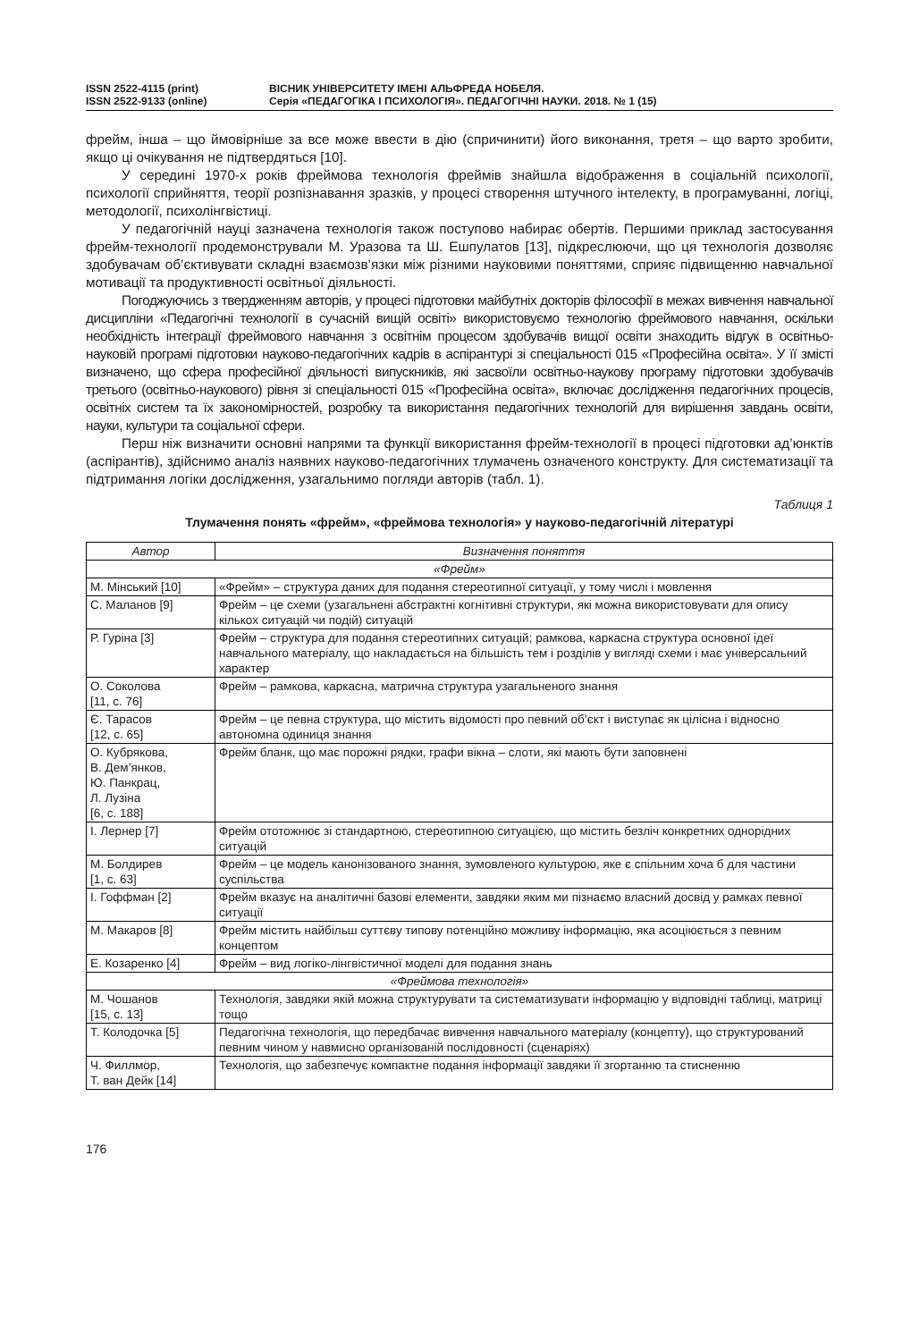ISSN 2522-4115 (print)
ISSN 2522-9133 (online)
ВІСНИК УНІВЕРСИТЕТУ ІМЕНІ АЛЬФРЕДА НОБЕЛЯ.
Серія «ПЕДАГОГІКА І ПСИХОЛОГІЯ». ПЕДАГОГІЧНІ НАУКИ. 2018. № 1 (15)
фрейм, інша – що ймовірніше за все може ввести в дію (спричинити) його виконання, третя – що варто зробити, якщо ці очікування не підтвердяться [10].
У середині 1970-х років фреймова технологія фреймів знайшла відображення в соціальній психології, психології сприйняття, теорії розпізнавання зразків, у процесі створення штучного інтелекту, в програмуванні, логіці, методології, психолінгвістиці.
У педагогічній науці зазначена технологія також поступово набирає обертів. Перши­ми приклад застосування фрейм-технології продемонстрували М. Уразова та Ш. Ешпулатов [13], підкреслюючи, що ця технологія дозволяє здобувачам об’єктивувати складні взаємозв’язки між різними науковими поняттями, сприяє підвищенню навчальної мотивації та продуктивності освітньої діяльності.
Погоджуючись з твердженням авторів, у процесі підготовки майбутніх докторів філософії в межах вивчення навчальної дисципліни «Педагогічні технології в сучасній вищій освіті» використовуємо технологію фреймового навчання, оскільки необхідність інтеграції фреймового навчання з освітнім процесом здобувачів вищої освіти знаходить відгук в освітньо-науковій програмі підготовки науково-педагогічних кадрів в аспірантурі зі спеціальності 015 «Професійна освіта». У її змісті визначено, що сфера професійної діяльності випускників, які засвоїли освітньо-наукову програму підготовки здобувачів третього (освітньо-наукового) рівня зі спеціальності 015 «Професійна освіта», включає дослідження педагогічних процесів, освітніх систем та їх закономірностей, розробку та використання педагогічних технологій для вирішення завдань освіти, науки, культури та соціальної сфери.
Перш ніж визначити основні напрями та функції використання фрейм-технології в процесі підготовки ад’юнктів (аспірантів), здійснимо аналіз наявних науково-педагогічних тлумачень означеного конструкту. Для систематизації та підтримання логіки дослідження, узагальнимо погляди авторів (табл. 1).
Таблиця 1
Тлумачення понять «фрейм», «фреймова технологія» у науково-педагогічній літературі
| Автор | Визначення поняття |
| --- | --- |
| «Фрейм» | |
| М. Мінський [10] | «Фрейм» – структура даних для подання стереотипної ситуації, у тому числі і мовлення |
| С. Маланов [9] | Фрейм – це схеми (узагальнені абстрактні когнітивні структури, які можна використовувати для опису кількох ситуацій чи подій) ситуацій |
| Р. Гуріна [3] | Фрейм – структура для подання стереотипних ситуацій; рамкова, каркасна структура основної ідеї навчального матеріалу, що накладається на більшість тем і розділів у вигляді схеми і має універсальний характер |
| О. Соколова [11, с. 76] | Фрейм – рамкова, каркасна, матрична структура узагальненого знання |
| Є. Тарасов [12, с. 65] | Фрейм – це певна структура, що містить відомості про певний об’єкт і виступає як цілісна і відносно автономна одиниця знання |
| О. Кубрякова, В. Дем’янков, Ю. Панкрац, Л. Лузіна [6, с. 188] | Фрейм бланк, що має порожні рядки, графи вікна – слоти, які мають бути заповнені |
| І. Лернер [7] | Фрейм ототожнює зі стандартною, стереотипною ситуацією, що містить безліч конкретних однорідних ситуацій |
| М. Болдирев [1, с. 63] | Фрейм – це модель канонізованого знання, зумовленого культурою, яке є спільним хоча б для частини суспільства |
| І. Гоффман [2] | Фрейм вказує на аналітичні базові елементи, завдяки яким ми пізнаємо власний досвід у рамках певної ситуації |
| М. Макаров [8] | Фрейм містить найбільш суттєву типову потенційно можливу інформацію, яка асоціюється з певним концептом |
| Е. Козаренко [4] | Фрейм – вид логіко-лінгвістичної моделі для подання знань |
| «Фреймова технологія» | |
| М. Чошанов [15, с. 13] | Технологія, завдяки якій можна структурувати та систематизувати інформацію у відповідні таблиці, матриці тощо |
| Т. Колодочка [5] | Педагогічна технологія, що передбачає вивчення навчального матеріалу (концепту), що структурований певним чином у навмисно організованій послідовності (сценаріях) |
| Ч. Филлмор, Т. ван Дейк [14] | Технологія, що забезпечує компактне подання інформації завдяки її згортанню та стисненню |
176